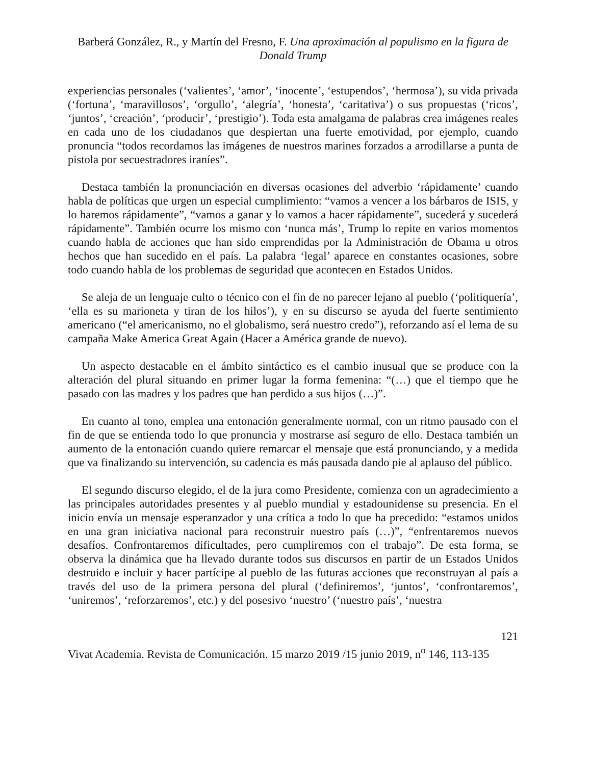Barberá González, R., y Martín del Fresno, F. Una aproximación al populismo en la figura de Donald Trump
experiencias personales (‘valientes’, ‘amor’, ‘inocente’, ‘estupendos’, ‘hermosa’), su vida privada (‘fortuna’, ‘maravillosos’, ‘orgullo’, ‘alegría’, ‘honesta’, ‘caritativa’) o sus propuestas (‘ricos’, ‘juntos’, ‘creación’, ‘producir’, ‘prestigio’). Toda esta amalgama de palabras crea imágenes reales en cada uno de los ciudadanos que despiertan una fuerte emotividad, por ejemplo, cuando pronuncia “todos recordamos las imágenes de nuestros marines forzados a arrodillarse a punta de pistola por secuestradores iraníes”.
Destaca también la pronunciación en diversas ocasiones del adverbio ‘rápidamente’ cuando habla de políticas que urgen un especial cumplimiento: “vamos a vencer a los bárbaros de ISIS, y lo haremos rápidamente”, “vamos a ganar y lo vamos a hacer rápidamente”, sucederá y sucederá rápidamente”. También ocurre los mismo con ‘nunca más’, Trump lo repite en varios momentos cuando habla de acciones que han sido emprendidas por la Administración de Obama u otros hechos que han sucedido en el país. La palabra ‘legal’ aparece en constantes ocasiones, sobre todo cuando habla de los problemas de seguridad que acontecen en Estados Unidos.
Se aleja de un lenguaje culto o técnico con el fin de no parecer lejano al pueblo (‘politiquería’, ‘ella es su marioneta y tiran de los hilos’), y en su discurso se ayuda del fuerte sentimiento americano (“el americanismo, no el globalismo, será nuestro credo”), reforzando así el lema de su campaña Make America Great Again (Hacer a América grande de nuevo).
Un aspecto destacable en el ámbito sintáctico es el cambio inusual que se produce con la alteración del plural situando en primer lugar la forma femenina: “(…) que el tiempo que he pasado con las madres y los padres que han perdido a sus hijos (…)”.
En cuanto al tono, emplea una entonación generalmente normal, con un ritmo pausado con el fin de que se entienda todo lo que pronuncia y mostrarse así seguro de ello. Destaca también un aumento de la entonación cuando quiere remarcar el mensaje que está pronunciando, y a medida que va finalizando su intervención, su cadencia es más pausada dando pie al aplauso del público.
El segundo discurso elegido, el de la jura como Presidente, comienza con un agradecimiento a las principales autoridades presentes y al pueblo mundial y estadounidense su presencia. En el inicio envía un mensaje esperanzador y una crítica a todo lo que ha precedido: “estamos unidos en una gran iniciativa nacional para reconstruir nuestro país (…)”, “enfrentaremos nuevos desafíos. Confrontaremos dificultades, pero cumpliremos con el trabajo”. De esta forma, se observa la dinámica que ha llevado durante todos sus discursos en partir de un Estados Unidos destruido e incluir y hacer partícipe al pueblo de las futuras acciones que reconstruyan al país a través del uso de la primera persona del plural (‘definiremos’, ‘juntos’, ‘confrontaremos’, ‘uniremos’, ‘reforzaremos’, etc.) y del posesivo ‘nuestro’ (‘nuestro país’, ‘nuestra
121
Vivat Academia. Revista de Comunicación. 15 marzo 2019 /15 junio 2019, n<sup>o</sup> 146, 113-135